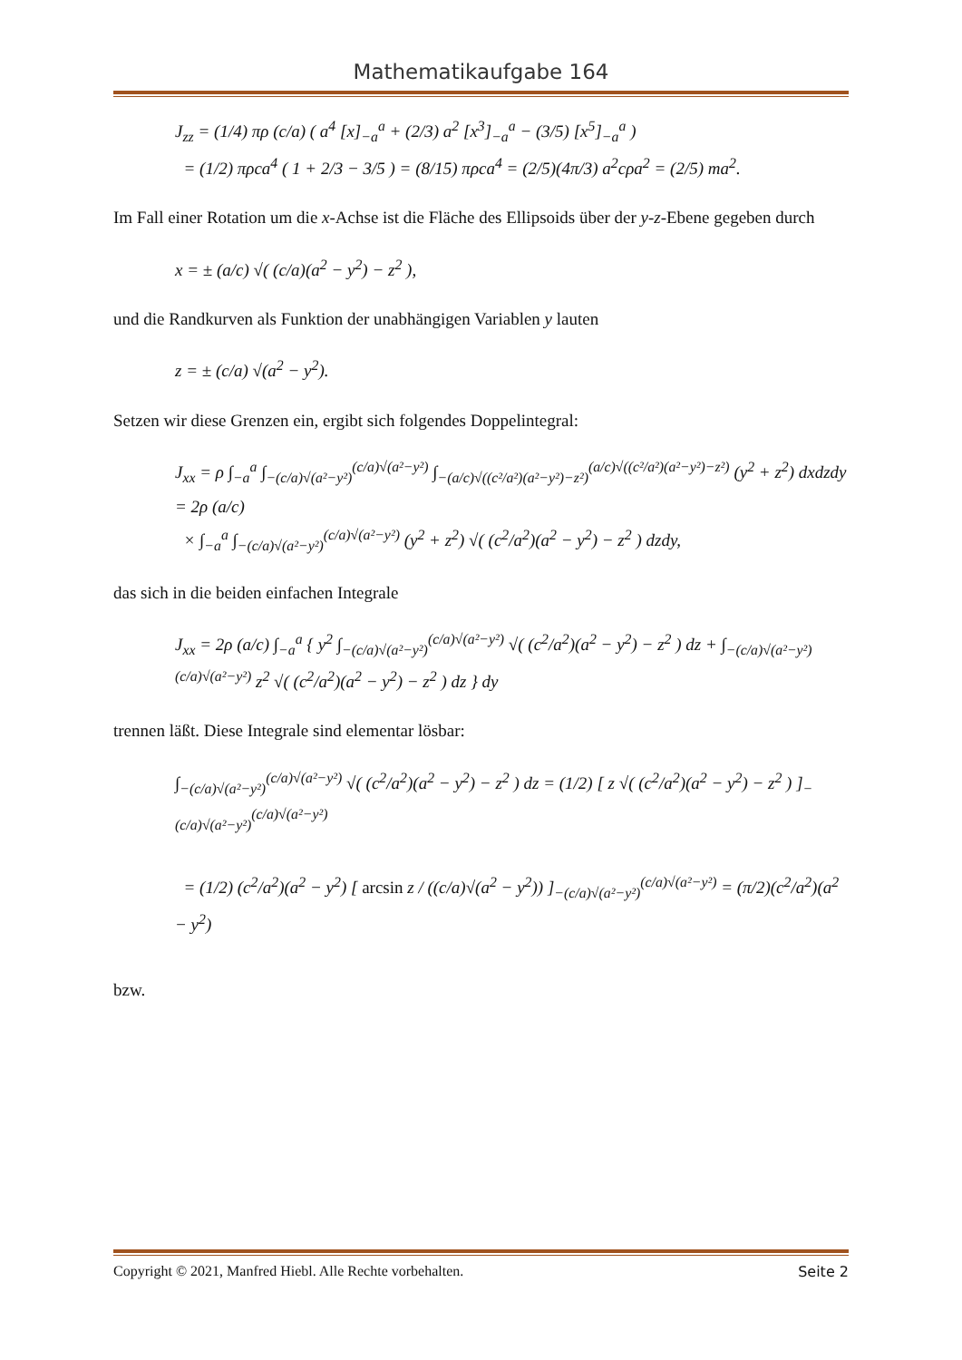Mathematikaufgabe 164
J<sub>zz</sub> = (1/4) πρ (c/a) ( a<sup>4</sup> [x]<sub>−a</sub><sup>a</sup> + (2/3) a<sup>2</sup> [x<sup>3</sup>]<sub>−a</sub><sup>a</sup> − (3/5) [x<sup>5</sup>]<sub>−a</sub><sup>a</sup> )
= (1/2) πρca<sup>4</sup> ( 1 + 2/3 − 3/5 ) = (8/15) πρca<sup>4</sup> = (2/5)(4π/3) a<sup>2</sup>cρa<sup>2</sup> = (2/5) ma<sup>2</sup>.
Im Fall einer Rotation um die x-Achse ist die Fläche des Ellipsoids über der y-z-Ebene gegeben durch
x = ± (a/c) √( (c/a)(a<sup>2</sup> − y<sup>2</sup>) − z<sup>2</sup> ),
und die Randkurven als Funktion der unabhängigen Variablen y lauten
z = ± (c/a) √(a<sup>2</sup> − y<sup>2</sup>).
Setzen wir diese Grenzen ein, ergibt sich folgendes Doppelintegral:
J<sub>xx</sub> = ρ ∫<sub>−a</sub><sup>a</sup> ∫<sub>−(c/a)√(a²−y²)</sub><sup>(c/a)√(a²−y²)</sup> ∫<sub>−(a/c)√((c²/a²)(a²−y²)−z²)</sub><sup>(a/c)√((c²/a²)(a²−y²)−z²)</sup> (y<sup>2</sup> + z<sup>2</sup>) dxdzdy = 2ρ (a/c)
× ∫<sub>−a</sub><sup>a</sup> ∫<sub>−(c/a)√(a²−y²)</sub><sup>(c/a)√(a²−y²)</sup> (y<sup>2</sup> + z<sup>2</sup>) √( (c<sup>2</sup>/a<sup>2</sup>)(a<sup>2</sup> − y<sup>2</sup>) − z<sup>2</sup> ) dzdy,
das sich in die beiden einfachen Integrale
J<sub>xx</sub> = 2ρ (a/c) ∫<sub>−a</sub><sup>a</sup> { y<sup>2</sup> ∫<sub>−(c/a)√(a²−y²)</sub><sup>(c/a)√(a²−y²)</sup> √( (c<sup>2</sup>/a<sup>2</sup>)(a<sup>2</sup> − y<sup>2</sup>) − z<sup>2</sup> ) dz + ∫<sub>−(c/a)√(a²−y²)</sub><sup>(c/a)√(a²−y²)</sup> z<sup>2</sup> √( (c<sup>2</sup>/a<sup>2</sup>)(a<sup>2</sup> − y<sup>2</sup>) − z<sup>2</sup> ) dz } dy
trennen läßt. Diese Integrale sind elementar lösbar:
∫<sub>−(c/a)√(a²−y²)</sub><sup>(c/a)√(a²−y²)</sup> √( (c<sup>2</sup>/a<sup>2</sup>)(a<sup>2</sup> − y<sup>2</sup>) − z<sup>2</sup> ) dz = (1/2) [ z √( (c<sup>2</sup>/a<sup>2</sup>)(a<sup>2</sup> − y<sup>2</sup>) − z<sup>2</sup> ) ]<sub>−(c/a)√(a²−y²)</sub><sup>(c/a)√(a²−y²)</sup>
= (1/2) (c<sup>2</sup>/a<sup>2</sup>)(a<sup>2</sup> − y<sup>2</sup>) [ arcsin z / ((c/a)√(a<sup>2</sup> − y<sup>2</sup>)) ]<sub>−(c/a)√(a²−y²)</sub><sup>(c/a)√(a²−y²)</sup> = (π/2)(c<sup>2</sup>/a<sup>2</sup>)(a<sup>2</sup> − y<sup>2</sup>)
bzw.
Copyright © 2021, Manfred Hiebl. Alle Rechte vorbehalten. Seite 2